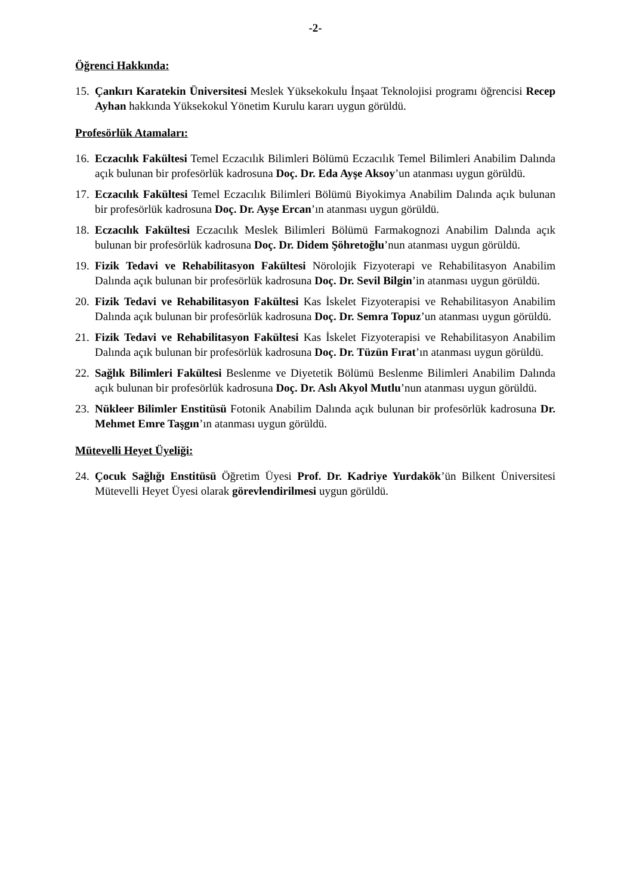-2-
Öğrenci Hakkında:
15. Çankırı Karatekin Üniversitesi Meslek Yüksekokulu İnşaat Teknolojisi programı öğrencisi Recep Ayhan hakkında Yüksekokul Yönetim Kurulu kararı uygun görüldü.
Profesörlük Atamaları:
16. Eczacılık Fakültesi Temel Eczacılık Bilimleri Bölümü Eczacılık Temel Bilimleri Anabilim Dalında açık bulunan bir profesörlük kadrosuna Doç. Dr. Eda Ayşe Aksoy’un atanması uygun görüldü.
17. Eczacılık Fakültesi Temel Eczacılık Bilimleri Bölümü Biyokimya Anabilim Dalında açık bulunan bir profesörlük kadrosuna Doç. Dr. Ayşe Ercan’ın atanması uygun görüldü.
18. Eczacılık Fakültesi Eczacılık Meslek Bilimleri Bölümü Farmakognozi Anabilim Dalında açık bulunan bir profesörlük kadrosuna Doç. Dr. Didem Şöhretoğlu’nun atanması uygun görüldü.
19. Fizik Tedavi ve Rehabilitasyon Fakültesi Nörolojik Fizyoterapi ve Rehabilitasyon Anabilim Dalında açık bulunan bir profesörlük kadrosuna Doç. Dr. Sevil Bilgin’in atanması uygun görüldü.
20. Fizik Tedavi ve Rehabilitasyon Fakültesi Kas İskelet Fizyoterapisi ve Rehabilitasyon Anabilim Dalında açık bulunan bir profesörlük kadrosuna Doç. Dr. Semra Topuz’un atanması uygun görüldü.
21. Fizik Tedavi ve Rehabilitasyon Fakültesi Kas İskelet Fizyoterapisi ve Rehabilitasyon Anabilim Dalında açık bulunan bir profesörlük kadrosuna Doç. Dr. Tüzün Fırat’ın atanması uygun görüldü.
22. Sağlık Bilimleri Fakültesi Beslenme ve Diyetetik Bölümü Beslenme Bilimleri Anabilim Dalında açık bulunan bir profesörlük kadrosuna Doç. Dr. Aslı Akyol Mutlu’nun atanması uygun görüldü.
23. Nükleer Bilimler Enstitüsü Fotonik Anabilim Dalında açık bulunan bir profesörlük kadrosuna Dr. Mehmet Emre Taşgın’ın atanması uygun görüldü.
Mütevelli Heyet Üyeliği:
24. Çocuk Sağlığı Enstitüsü Öğretim Üyesi Prof. Dr. Kadriye Yurdakök’ün Bilkent Üniversitesi Mütevelli Heyet Üyesi olarak görevlendirilmesi uygun görüldü.